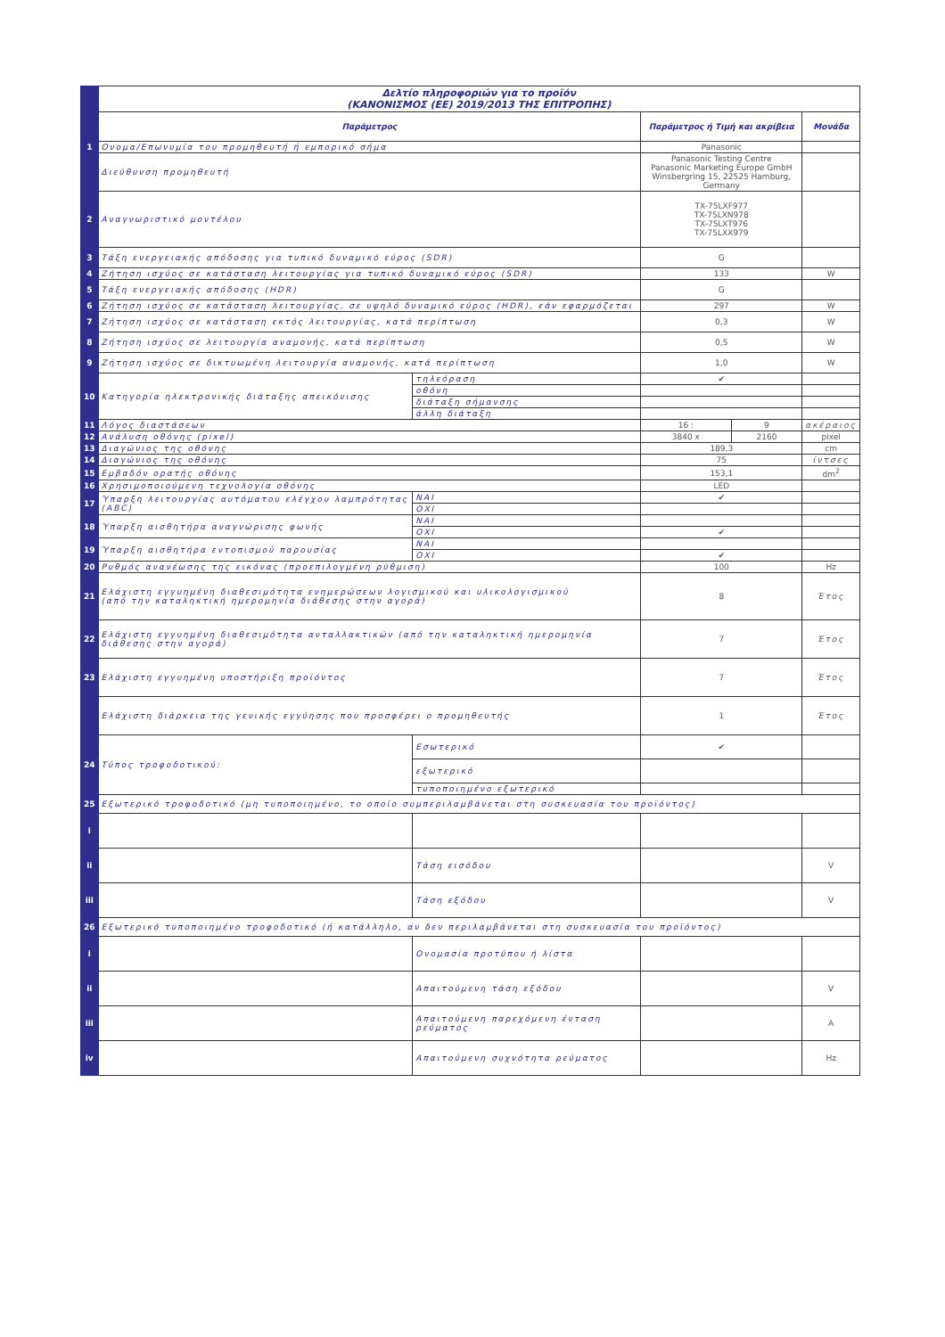| | Δελτίο πληροφοριών για το προϊόν (ΚΑΝΟΝΙΣΜΟΣ (ΕΕ) 2019/2013 ΤΗΣ ΕΠΙΤΡΟΠΗΣ) | | | | |
| | Παράμετρος | | Παράμετρος ή Τιμή και ακρίβεια | | Μονάδα |
| 1 | Ονομα/Επωνυμία του προμηθευτή ή εμπορικό σήμα | | Panasonic | | |
| | Διεύθυνση προμηθευτή | | Panasonic Testing Centre Panasonic Marketing Europe GmbH Winsbergring 15, 22525 Hamburg, Germany | | |
| 2 | Αναγνωριστικό μοντέλου | | TX-75LXF977 TX-75LXN978 TX-75LXT976 TX-75LXX979 | | |
| 3 | Τάξη ενεργειακής απόδοσης για τυπικό δυναμικό εύρος (SDR) | | G | | |
| 4 | Ζήτηση ισχύος σε κατάσταση λειτουργίας για τυπικό δυναμικό εύρος (SDR) | | 133 | | W |
| 5 | Τάξη ενεργειακής απόδοσης (HDR) | | G | | |
| 6 | Ζήτηση ισχύος σε κατάσταση λειτουργίας, σε υψηλό δυναμικό εύρος (HDR), εάν εφαρμόζεται | | 297 | | W |
| 7 | Ζήτηση ισχύος σε κατάσταση εκτός λειτουργίας, κατά περίπτωση | | 0,3 | | W |
| 8 | Ζήτηση ισχύος σε λειτουργία αναμονής, κατά περίπτωση | | 0,5 | | W |
| 9 | Ζήτηση ισχύος σε δικτυωμένη λειτουργία αναμονής, κατά περίπτωση | | 1,0 | | W |
| 10 | Κατηγορία ηλεκτρονικής διάταξης απεικόνισης | τηλεόραση | ✔ | | |
| | | οθόνη | | | |
| | | διάταξη σήμανσης | | | |
| | | άλλη διάταξη | | | |
| 11 | Λόγος διαστάσεων | | 16 : | 9 | ακέραιος |
| 12 | Ανάλυση οθόνης (pixel) | | 3840 x | 2160 | pixel |
| 13 | Διαγώνιος της οθόνης | | 189,3 | | cm |
| 14 | Διαγώνιος της οθόνης | | 75 | | ίντσες |
| 15 | Εμβαδόν ορατής οθόνης | | 153,1 | | dm<sup>2</sup> |
| 16 | Χρησιμοποιούμενη τεχνολογία οθόνης | | LED | | |
| 17 | Ύπαρξη λειτουργίας αυτόματου ελέγχου λαμπρότητας (ABC) | ΝΑΙ | ✔ | | |
| | | ΟΧΙ | | | |
| 18 | Ύπαρξη αισθητήρα αναγνώρισης φωνής | ΝΑΙ | | | |
| | | ΟΧΙ | ✔ | | |
| 19 | Ύπαρξη αισθητήρα εντοπισμού παρουσίας | ΝΑΙ | | | |
| | | ΟΧΙ | ✔ | | |
| 20 | Ρυθμός ανανέωσης της εικόνας (προεπιλογμένη ρύθμιση) | | 100 | | Hz |
| 21 | Ελάχιστη εγγυημένη διαθεσιμότητα ενημερώσεων λογισμικού και υλικολογισμικού (από την καταληκτική ημερομηνία διάθεσης στην αγορά) | | 8 | | Έτος |
| 22 | Ελάχιστη εγγυημένη διαθεσιμότητα ανταλλακτικών (από την καταληκτική ημερομηνία διάθεσης στην αγορά) | | 7 | | Έτος |
| 23 | Ελάχιστη εγγυημένη υποστήριξη προϊόντος | | 7 | | Έτος |
| | Ελάχιστη διάρκεια της γενικής εγγύησης που προσφέρει ο προμηθευτής | | 1 | | Έτος |
| 24 | Τύπος τροφοδοτικού: | Εσωτερικό | ✔ | | |
| | | εξωτερικό | | | |
| | | τυποποιημένο εξωτερικό | | | |
| 25 | Εξωτερικό τροφοδοτικό (μη τυποποιημένο, το οποίο συμπεριλαμβάνεται στη συσκευασία του προϊόντος) | | | | |
| i | | | | | |
| ii | | Τάση εισόδου | | | V |
| iii | | Τάση εξόδου | | | V |
| 26 | Εξωτερικό τυποποιημένο τροφοδοτικό (ή κατάλληλο, αν δεν περιλαμβάνεται στη συσκευασία του προϊόντος) | | | | |
| i | | Ονομασία προτύπου ή λίστα | | | |
| ii | | Απαιτούμενη τάση εξόδου | | | V |
| iii | | Απαιτούμενη παρεχόμενη ένταση ρεύματος | | | A |
| iv | | Απαιτούμενη συχνότητα ρεύματος | | | Hz |